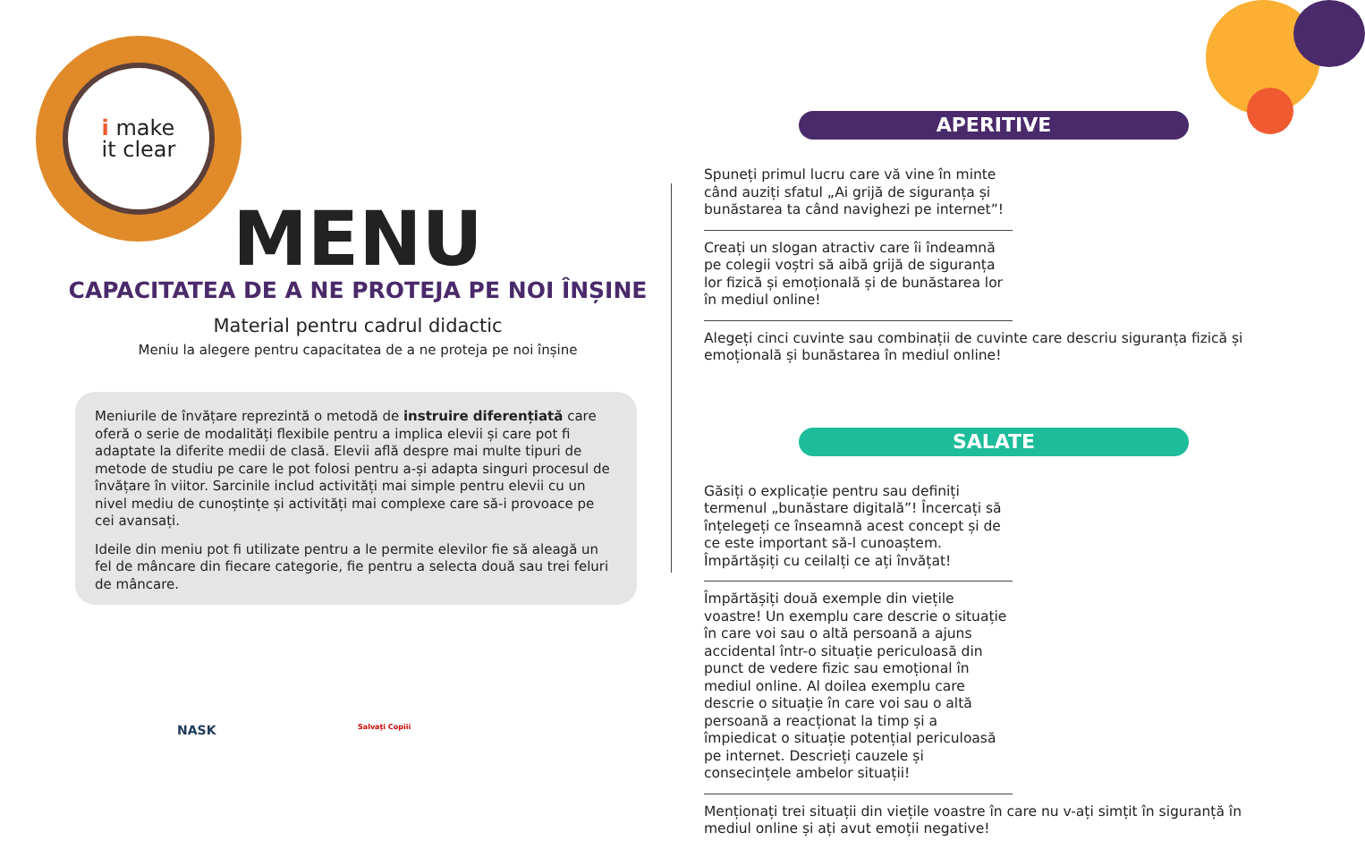i make
it clear
MENU
CAPACITATEA DE A NE PROTEJA PE NOI ÎNȘINE
Material pentru cadrul didactic
Meniu la alegere pentru capacitatea de a ne proteja pe noi înșine
Meniurile de învățare reprezintă o metodă de instruire diferențiată care oferă o serie de modalități flexibile pentru a implica elevii și care pot fi adaptate la diferite medii de clasă. Elevii află despre mai multe tipuri de metode de studiu pe care le pot folosi pentru a-și adapta singuri procesul de învățare în viitor. Sarcinile includ activități mai simple pentru elevii cu un nivel mediu de cunoștințe și activități mai complexe care să-i provoace pe cei avansați.
Ideile din meniu pot fi utilizate pentru a le permite elevilor fie să aleagă un fel de mâncare din fiecare categorie, fie pentru a selecta două sau trei feluri de mâncare.
NASK Salvați Copiii
APERITIVE
Spuneți primul lucru care vă vine în minte când auziți sfatul „Ai grijă de siguranța și bunăstarea ta când navighezi pe internet”!
Creați un slogan atractiv care îi îndeamnă pe colegii voștri să aibă grijă de siguranța lor fizică și emoțională și de bunăstarea lor în mediul online!
Alegeți cinci cuvinte sau combinații de cuvinte care descriu siguranța fizică și emoțională și bunăstarea în mediul online!
SALATE
Găsiți o explicație pentru sau definiți termenul „bunăstare digitală”! Încercați să înțelegeți ce înseamnă acest concept și de ce este important să-l cunoaștem. Împărtășiți cu ceilalți ce ați învățat!
Împărtășiți două exemple din viețile voastre! Un exemplu care descrie o situație în care voi sau o altă persoană a ajuns accidental într-o situație periculoasă din punct de vedere fizic sau emoțional în mediul online. Al doilea exemplu care descrie o situație în care voi sau o altă persoană a reacționat la timp și a împiedicat o situație potențial periculoasă pe internet. Descrieți cauzele și consecințele ambelor situații!
Menționați trei situații din viețile voastre în care nu v-ați simțit în siguranță în mediul online și ați avut emoții negative!